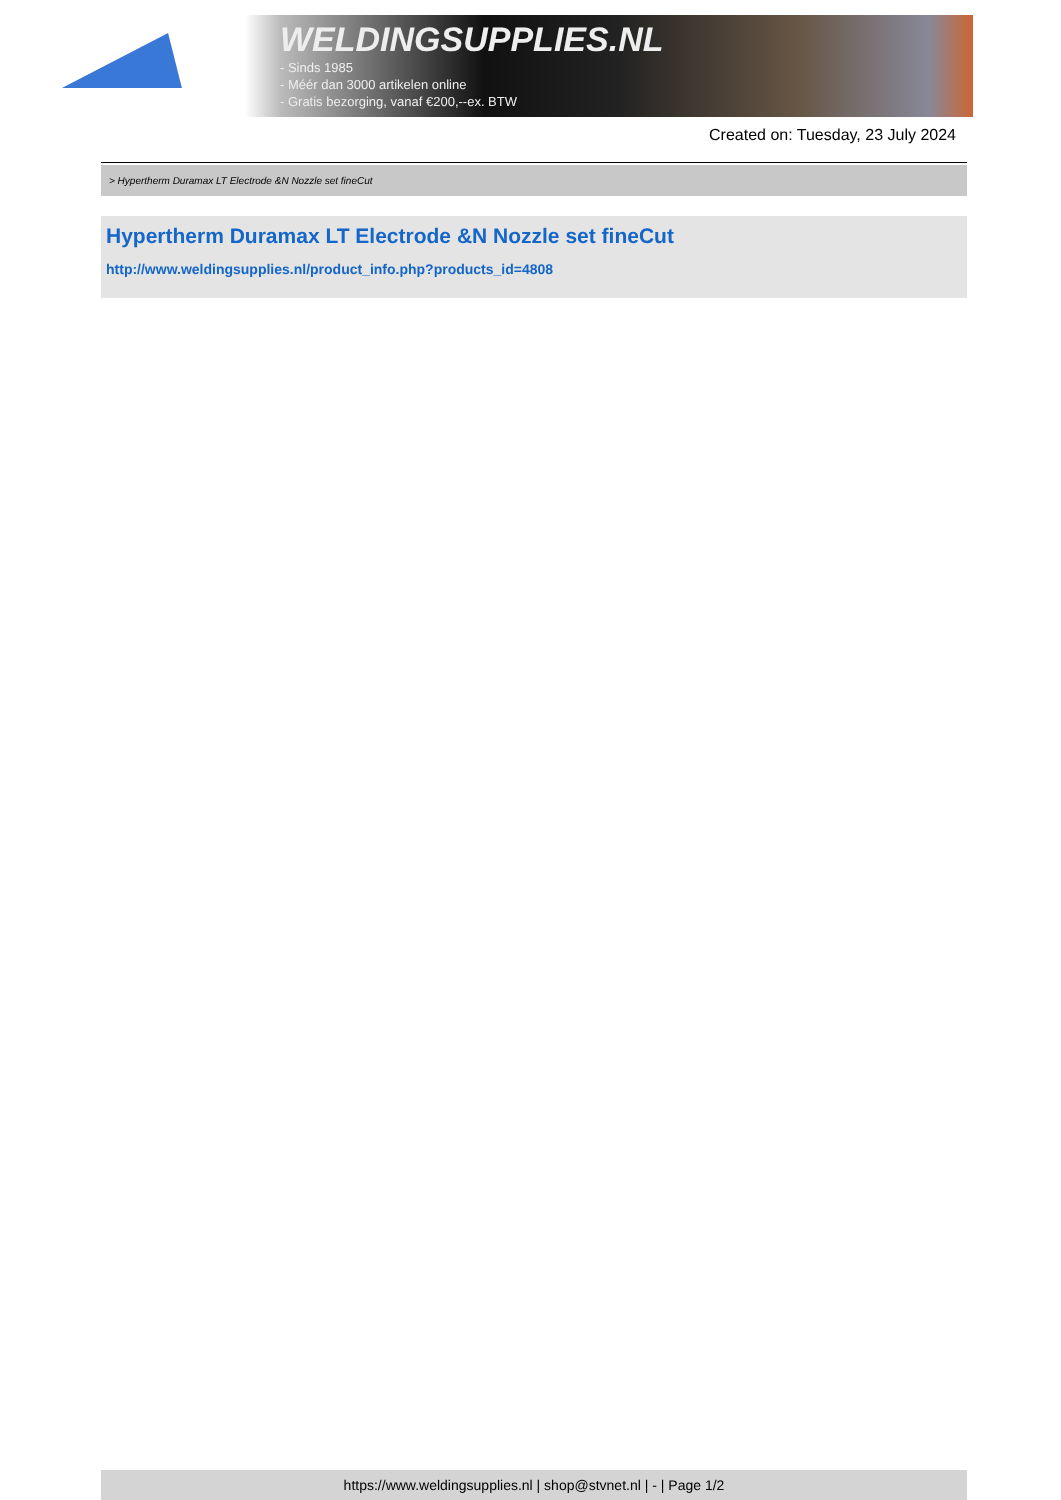WELDINGSUPPLIES.NL
- Sinds 1985
- Méér dan 3000 artikelen online
- Gratis bezorging, vanaf €200,--ex. BTW
Created on: Tuesday, 23 July 2024
> Hypertherm Duramax LT Electrode &N Nozzle set fineCut
Hypertherm Duramax LT Electrode &N Nozzle set fineCut
http://www.weldingsupplies.nl/product_info.php?products_id=4808
https://www.weldingsupplies.nl | shop@stvnet.nl | - | Page 1/2